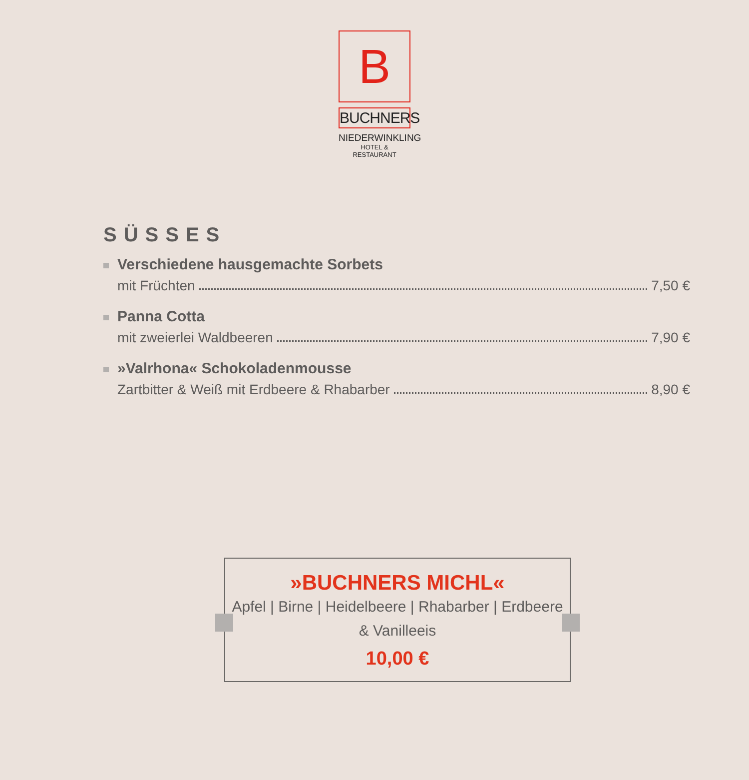B
BUCHNERS
NIEDERWINKLING
HOTEL & RESTAURANT
SÜSSES
Verschiedene hausgemachte Sorbets
mit Früchten 7,50 €
Panna Cotta
mit zweierlei Waldbeeren 7,90 €
»Valrhona« Schokoladenmousse
Zartbitter & Weiß mit Erdbeere & Rhabarber 8,90 €
»BUCHNERS MICHL«
Apfel | Birne | Heidelbeere | Rhabarber | Erdbeere
& Vanilleeis
10,00 €